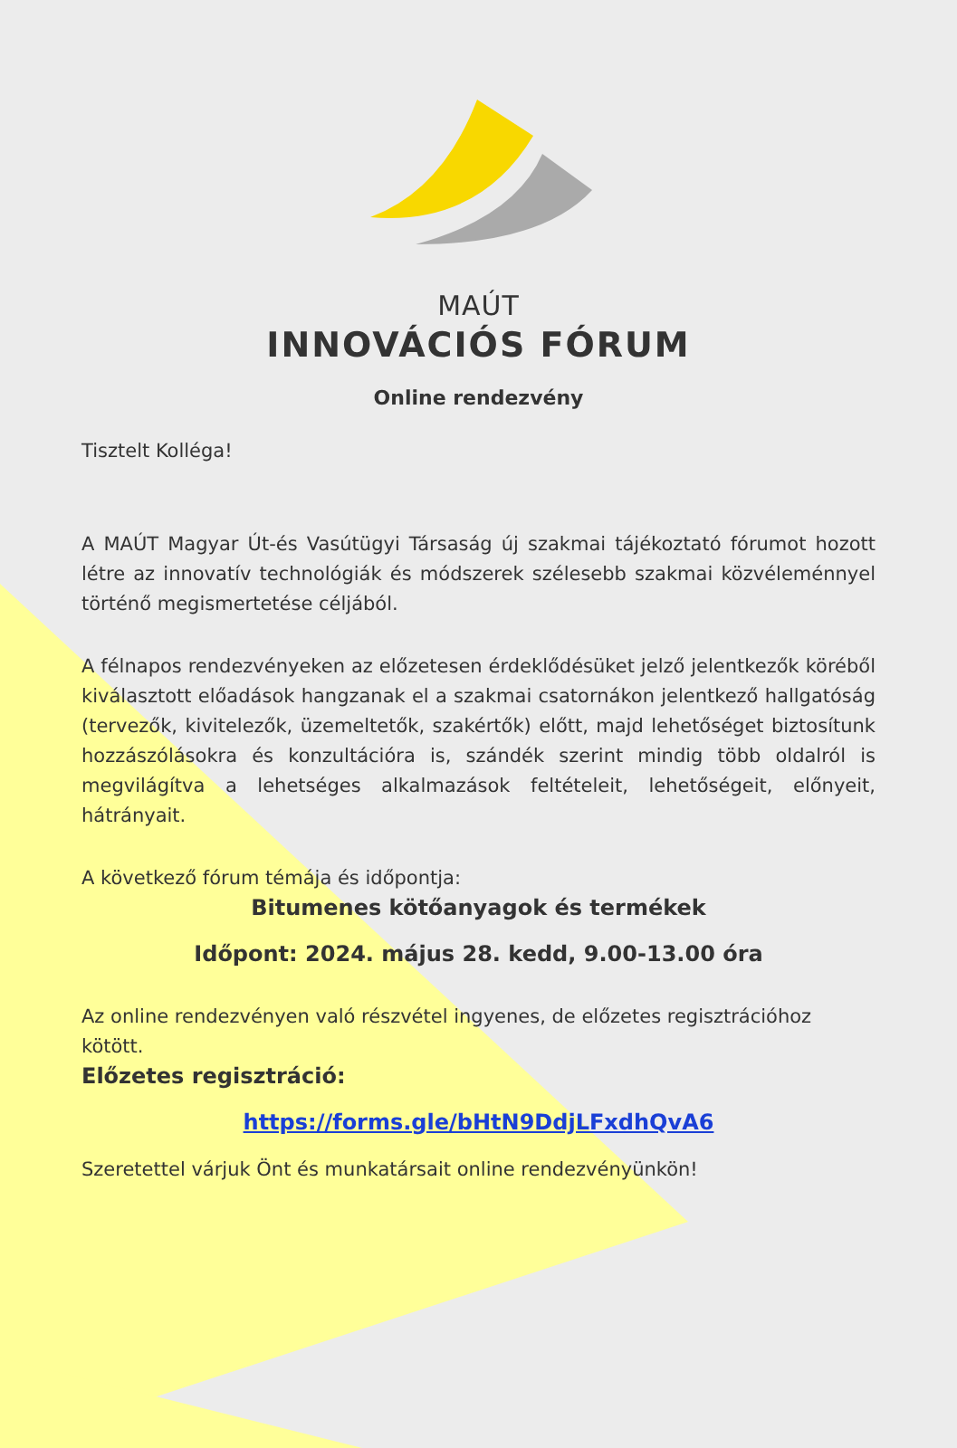MAÚT
INNOVÁCIÓS FÓRUM
Online rendezvény
Tisztelt Kolléga!
A MAÚT Magyar Út-és Vasútügyi Társaság új szakmai tájékoztató fórumot hozott létre az innovatív technológiák és módszerek szélesebb szakmai közvéleménnyel történő megismertetése céljából.
A félnapos rendezvényeken az előzetesen érdeklődésüket jelző jelentkezők köréből kiválasztott előadások hangzanak el a szakmai csatornákon jelentkező hallgatóság (tervezők, kivitelezők, üzemeltetők, szakértők) előtt, majd lehetőséget biztosítunk hozzászólásokra és konzultációra is, szándék szerint mindig több oldalról is megvilágítva a lehetséges alkalmazások feltételeit, lehetőségeit, előnyeit, hátrányait.
A következő fórum témája és időpontja:
Bitumenes kötőanyagok és termékek
Időpont: 2024. május 28. kedd, 9.00-13.00 óra
Az online rendezvényen való részvétel ingyenes, de előzetes regisztrációhoz kötött.
Előzetes regisztráció:
https://forms.gle/bHtN9DdjLFxdhQvA6
Szeretettel várjuk Önt és munkatársait online rendezvényünkön!